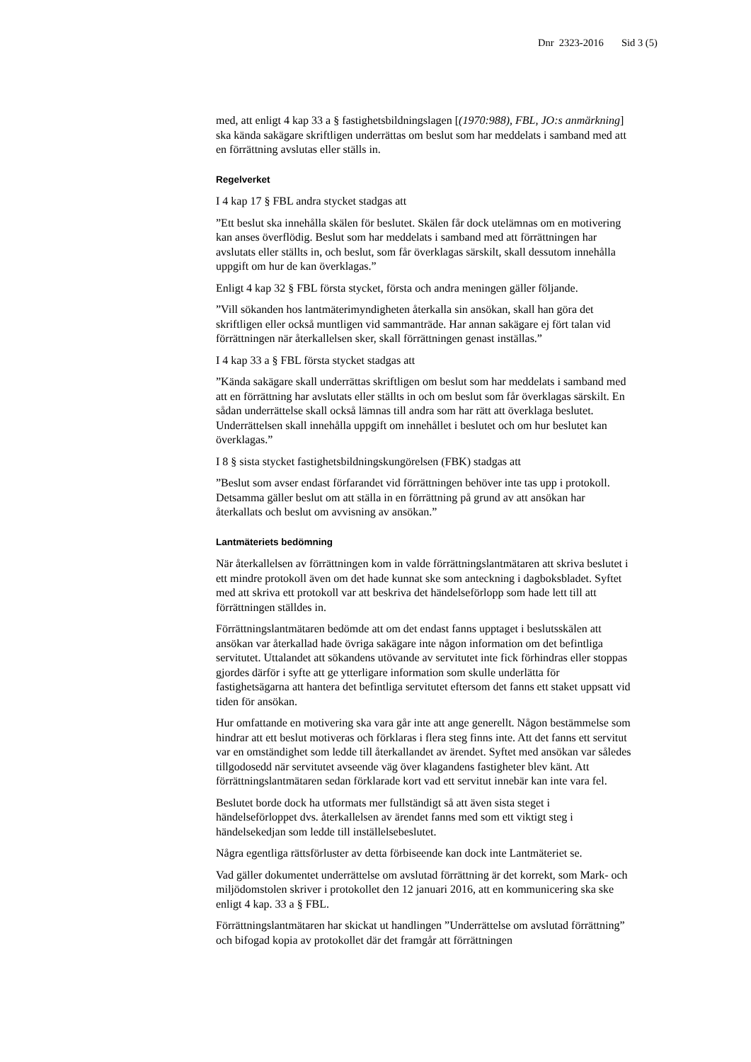Dnr 2323-2016 Sid 3 (5)
med, att enligt 4 kap 33 a § fastighetsbildningslagen [(1970:988), FBL, JO:s anmärkning] ska kända sakägare skriftligen underrättas om beslut som har meddelats i samband med att en förrättning avslutas eller ställs in.
Regelverket
I 4 kap 17 § FBL andra stycket stadgas att
”Ett beslut ska innehålla skälen för beslutet. Skälen får dock utelämnas om en motivering kan anses överflödig. Beslut som har meddelats i samband med att förrättningen har avslutats eller ställts in, och beslut, som får överklagas särskilt, skall dessutom innehålla uppgift om hur de kan överklagas.”
Enligt 4 kap 32 § FBL första stycket, första och andra meningen gäller följande.
”Vill sökanden hos lantmäterimyndigheten återkalla sin ansökan, skall han göra det skriftligen eller också muntligen vid sammanträde. Har annan sakägare ej fört talan vid förrättningen när återkallelsen sker, skall förrättningen genast inställas.”
I 4 kap 33 a § FBL första stycket stadgas att
”Kända sakägare skall underrättas skriftligen om beslut som har meddelats i samband med att en förrättning har avslutats eller ställts in och om beslut som får överklagas särskilt. En sådan underrättelse skall också lämnas till andra som har rätt att överklaga beslutet. Underrättelsen skall innehålla uppgift om innehållet i beslutet och om hur beslutet kan överklagas.”
I 8 § sista stycket fastighetsbildningskungörelsen (FBK) stadgas att
”Beslut som avser endast förfarandet vid förrättningen behöver inte tas upp i protokoll. Detsamma gäller beslut om att ställa in en förrättning på grund av att ansökan har återkallats och beslut om avvisning av ansökan.”
Lantmäteriets bedömning
När återkallelsen av förrättningen kom in valde förrättningslantmätaren att skriva beslutet i ett mindre protokoll även om det hade kunnat ske som anteckning i dagboksbladet. Syftet med att skriva ett protokoll var att beskriva det händelseförlopp som hade lett till att förrättningen ställdes in.
Förrättningslantmätaren bedömde att om det endast fanns upptaget i beslutsskälen att ansökan var återkallad hade övriga sakägare inte någon information om det befintliga servitutet. Uttalandet att sökandens utövande av servitutet inte fick förhindras eller stoppas gjordes därför i syfte att ge ytterligare information som skulle underlätta för fastighetsägarna att hantera det befintliga servitutet eftersom det fanns ett staket uppsatt vid tiden för ansökan.
Hur omfattande en motivering ska vara går inte att ange generellt. Någon bestämmelse som hindrar att ett beslut motiveras och förklaras i flera steg finns inte. Att det fanns ett servitut var en omständighet som ledde till återkallandet av ärendet. Syftet med ansökan var således tillgodosedd när servitutet avseende väg över klagandens fastigheter blev känt. Att förrättningslantmätaren sedan förklarade kort vad ett servitut innebär kan inte vara fel.
Beslutet borde dock ha utformats mer fullständigt så att även sista steget i händelseförloppet dvs. återkallelsen av ärendet fanns med som ett viktigt steg i händelsekedjan som ledde till inställelsebeslutet.
Några egentliga rättsförluster av detta förbiseende kan dock inte Lantmäteriet se.
Vad gäller dokumentet underrättelse om avslutad förrättning är det korrekt, som Mark- och miljödomstolen skriver i protokollet den 12 januari 2016, att en kommunicering ska ske enligt 4 kap. 33 a § FBL.
Förrättningslantmätaren har skickat ut handlingen ”Underrättelse om avslutad förrättning” och bifogad kopia av protokollet där det framgår att förrättningen